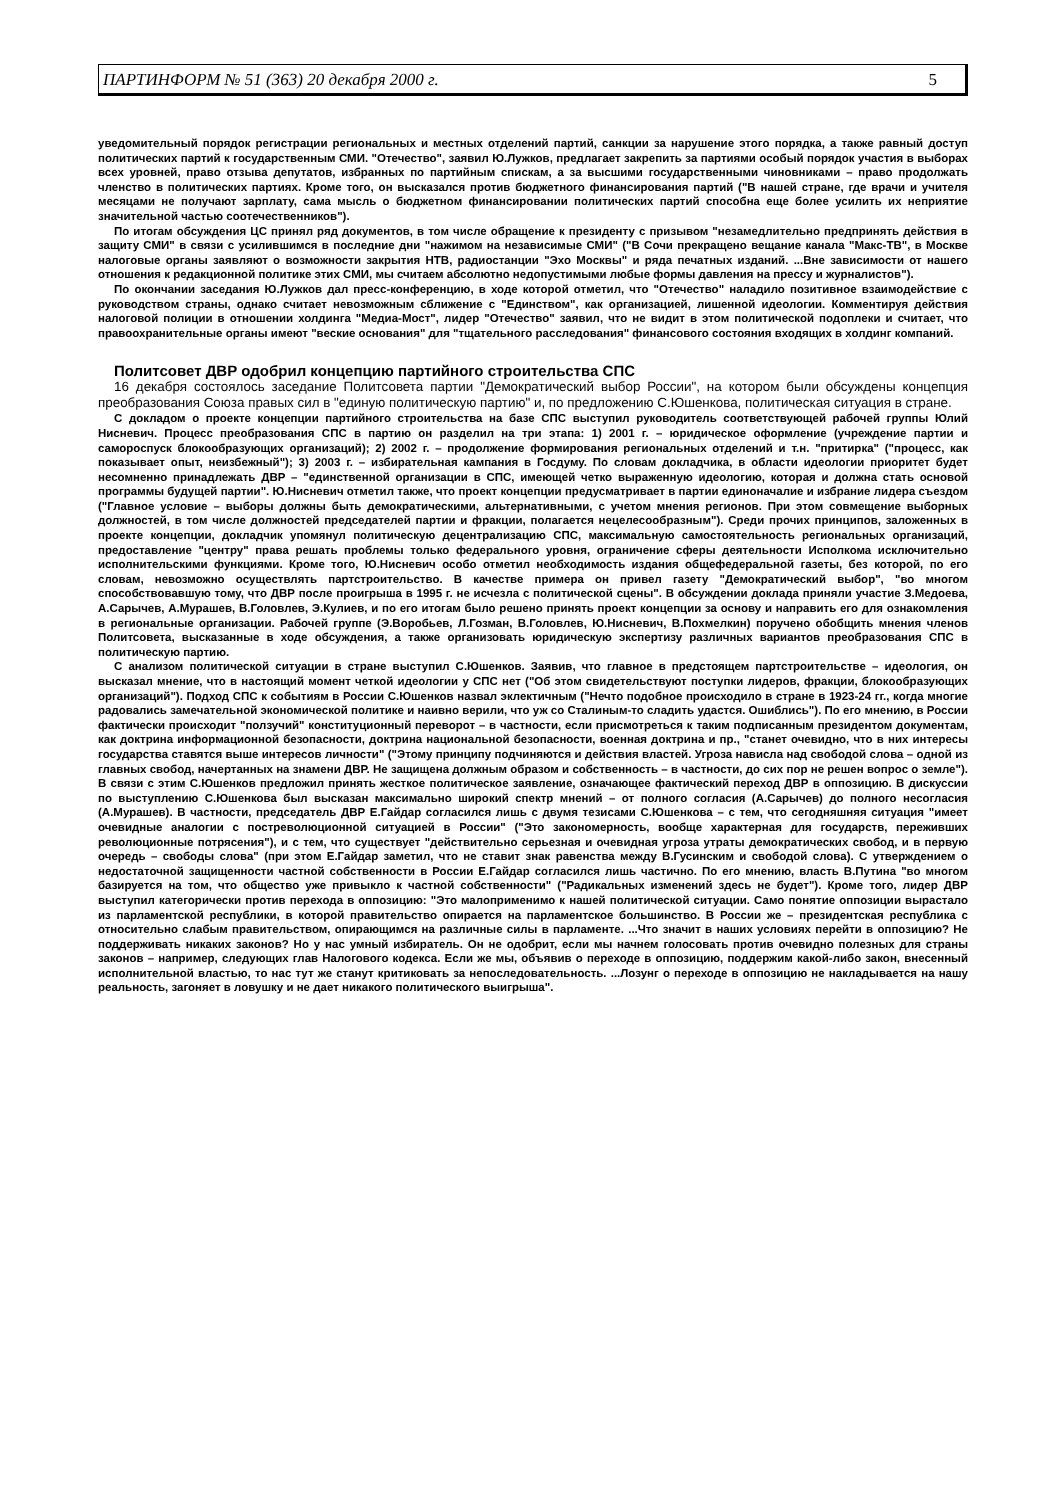ПАРТИНФОРМ № 51 (363) 20 декабря 2000 г. 5
уведомительный порядок регистрации региональных и местных отделений партий, санкции за нарушение этого порядка, а также равный доступ политических партий к государственным СМИ. "Отечество", заявил Ю.Лужков, предлагает закрепить за партиями особый порядок участия в выборах всех уровней, право отзыва депутатов, избранных по партийным спискам, а за высшими государственными чиновниками – право продолжать членство в политических партиях. Кроме того, он высказался против бюджетного финансирования партий ("В нашей стране, где врачи и учителя месяцами не получают зарплату, сама мысль о бюджетном финансировании политических партий способна еще более усилить их неприятие значительной частью соотечественников").
По итогам обсуждения ЦС принял ряд документов, в том числе обращение к президенту с призывом "незамедлительно предпринять действия в защиту СМИ" в связи с усилившимся в последние дни "нажимом на независимые СМИ" ("В Сочи прекращено вещание канала "Макс-ТВ", в Москве налоговые органы заявляют о возможности закрытия НТВ, радиостанции "Эхо Москвы" и ряда печатных изданий. ...Вне зависимости от нашего отношения к редакционной политике этих СМИ, мы считаем абсолютно недопустимыми любые формы давления на прессу и журналистов").
По окончании заседания Ю.Лужков дал пресс-конференцию, в ходе которой отметил, что "Отечество" наладило позитивное взаимодействие с руководством страны, однако считает невозможным сближение с "Единством", как организацией, лишенной идеологии. Комментируя действия налоговой полиции в отношении холдинга "Медиа-Мост", лидер "Отечество" заявил, что не видит в этом политической подоплеки и считает, что правоохранительные органы имеют "веские основания" для "тщательного расследования" финансового состояния входящих в холдинг компаний.
Политсовет ДВР одобрил концепцию партийного строительства СПС
16 декабря состоялось заседание Политсовета партии "Демократический выбор России", на котором были обсуждены концепция преобразования Союза правых сил в "единую политическую партию" и, по предложению С.Юшенкова, политическая ситуация в стране.
С докладом о проекте концепции партийного строительства на базе СПС выступил руководитель соответствующей рабочей группы Юлий Нисневич. Процесс преобразования СПС в партию он разделил на три этапа: 1) 2001 г. – юридическое оформление (учреждение партии и самороспуск блокообразующих организаций); 2) 2002 г. – продолжение формирования региональных отделений и т.н. "притирка" ("процесс, как показывает опыт, неизбежный"); 3) 2003 г. – избирательная кампания в Госдуму. По словам докладчика, в области идеологии приоритет будет несомненно принадлежать ДВР – "единственной организации в СПС, имеющей четко выраженную идеологию, которая и должна стать основой программы будущей партии". Ю.Нисневич отметил также, что проект концепции предусматривает в партии единоначалие и избрание лидера съездом ("Главное условие – выборы должны быть демократическими, альтернативными, с учетом мнения регионов. При этом совмещение выборных должностей, в том числе должностей председателей партии и фракции, полагается нецелесообразным"). Среди прочих принципов, заложенных в проекте концепции, докладчик упомянул политическую децентрализацию СПС, максимальную самостоятельность региональных организаций, предоставление "центру" права решать проблемы только федерального уровня, ограничение сферы деятельности Исполкома исключительно исполнительскими функциями. Кроме того, Ю.Нисневич особо отметил необходимость издания общефедеральной газеты, без которой, по его словам, невозможно осуществлять партстроительство. В качестве примера он привел газету "Демократический выбор", "во многом способствовавшую тому, что ДВР после проигрыша в 1995 г. не исчезла с политической сцены". В обсуждении доклада приняли участие З.Медоева, А.Сарычев, А.Мурашев, В.Головлев, Э.Кулиев, и по его итогам было решено принять проект концепции за основу и направить его для ознакомления в региональные организации. Рабочей группе (Э.Воробьев, Л.Гозман, В.Головлев, Ю.Нисневич, В.Похмелкин) поручено обобщить мнения членов Политсовета, высказанные в ходе обсуждения, а также организовать юридическую экспертизу различных вариантов преобразования СПС в политическую партию.
С анализом политической ситуации в стране выступил С.Юшенков. Заявив, что главное в предстоящем партстроительстве – идеология, он высказал мнение, что в настоящий момент четкой идеологии у СПС нет ("Об этом свидетельствуют поступки лидеров, фракции, блокообразующих организаций"). Подход СПС к событиям в России С.Юшенков назвал эклектичным ("Нечто подобное происходило в стране в 1923-24 гг., когда многие радовались замечательной экономической политике и наивно верили, что уж со Сталиным-то сладить удастся. Ошиблись"). По его мнению, в России фактически происходит "ползучий" конституционный переворот – в частности, если присмотреться к таким подписанным президентом документам, как доктрина информационной безопасности, доктрина национальной безопасности, военная доктрина и пр., "станет очевидно, что в них интересы государства ставятся выше интересов личности" ("Этому принципу подчиняются и действия властей. Угроза нависла над свободой слова – одной из главных свобод, начертанных на знамени ДВР. Не защищена должным образом и собственность – в частности, до сих пор не решен вопрос о земле"). В связи с этим С.Юшенков предложил принять жесткое политическое заявление, означающее фактический переход ДВР в оппозицию. В дискуссии по выступлению С.Юшенкова был высказан максимально широкий спектр мнений – от полного согласия (А.Сарычев) до полного несогласия (А.Мурашев). В частности, председатель ДВР Е.Гайдар согласился лишь с двумя тезисами С.Юшенкова – с тем, что сегодняшняя ситуация "имеет очевидные аналогии с постреволюционной ситуацией в России" ("Это закономерность, вообще характерная для государств, переживших революционные потрясения"), и с тем, что существует "действительно серьезная и очевидная угроза утраты демократических свобод, и в первую очередь – свободы слова" (при этом Е.Гайдар заметил, что не ставит знак равенства между В.Гусинским и свободой слова). С утверждением о недостаточной защищенности частной собственности в России Е.Гайдар согласился лишь частично. По его мнению, власть В.Путина "во многом базируется на том, что общество уже привыкло к частной собственности" ("Радикальных изменений здесь не будет"). Кроме того, лидер ДВР выступил категорически против перехода в оппозицию: "Это малоприменимо к нашей политической ситуации. Само понятие оппозиции вырастало из парламентской республики, в которой правительство опирается на парламентское большинство. В России же – президентская республика с относительно слабым правительством, опирающимся на различные силы в парламенте. ...Что значит в наших условиях перейти в оппозицию? Не поддерживать никаких законов? Но у нас умный избиратель. Он не одобрит, если мы начнем голосовать против очевидно полезных для страны законов – например, следующих глав Налогового кодекса. Если же мы, объявив о переходе в оппозицию, поддержим какой-либо закон, внесенный исполнительной властью, то нас тут же станут критиковать за непоследовательность. ...Лозунг о переходе в оппозицию не накладывается на нашу реальность, загоняет в ловушку и не дает никакого политического выигрыша".